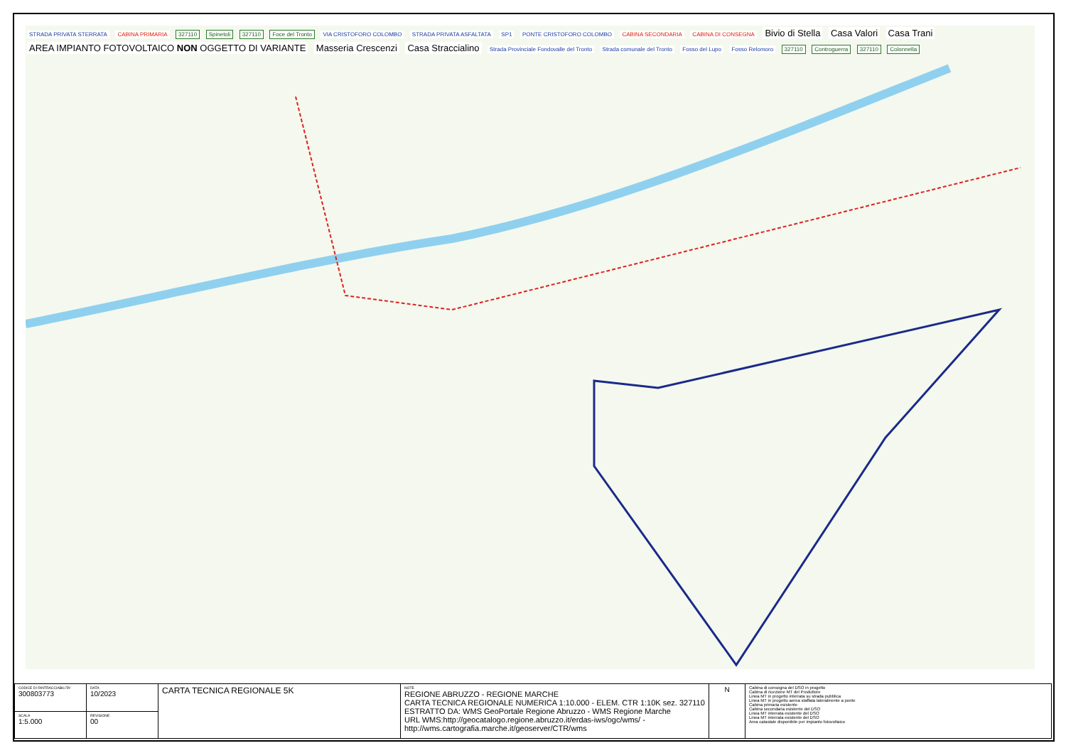STRADA PRIVATA STERRATA CABINA PRIMARIA 327110 Spinetoli 327110 Foce del Tronto VIA CRISTOFORO COLOMBO STRADA PRIVATA ASFALTATA SP1 PONTE CRISTOFORO COLOMBO CABINA SECONDARIA CABINA DI CONSEGNA Bivio di Stella Casa Valori Casa Trani AREA IMPIANTO FOTOVOLTAICO NON OGGETTO DI VARIANTE Masseria Crescenzi Casa Straccialino Strada Provinciale Fondovalle del Tronto Strada comunale del Tronto Fosso del Lupo Fosso Relomoro 327110 Controguerra 327110 Colonnella
| CODICE DI RINTRACCIABILITA' 300803773 | DATA 10/2023 | CARTA TECNICA REGIONALE 5K | NOTE REGIONE ABRUZZO - REGIONE MARCHE CARTA TECNICA REGIONALE NUMERICA 1:10.000 - ELEM. CTR 1:10K sez. 327110 ESTRATTO DA: WMS GeoPortale Regione Abruzzo - WMS Regione Marche URL WMS:http://geocatalogo.regione.abruzzo.it/erdas-iws/ogc/wms/ - http://wms.cartografia.marche.it/geoserver/CTR/wms | N | Cabina di consegna del DSO in progetto Cabina di ricezione MT del Produttore Linea MT in progetto interrata su strada pubblica Linea MT in progetto aerea staffata lateralmente a ponte Cabina primaria esistente Cabina secondaria esistente del DSO Linea MT interrata esistente del DSO Linea MT interrata esistente del DSO Area catastale disponibile per impianto fotovoltaico |
| SCALA 1:5.000 | REVISIONE 00 | | | | |